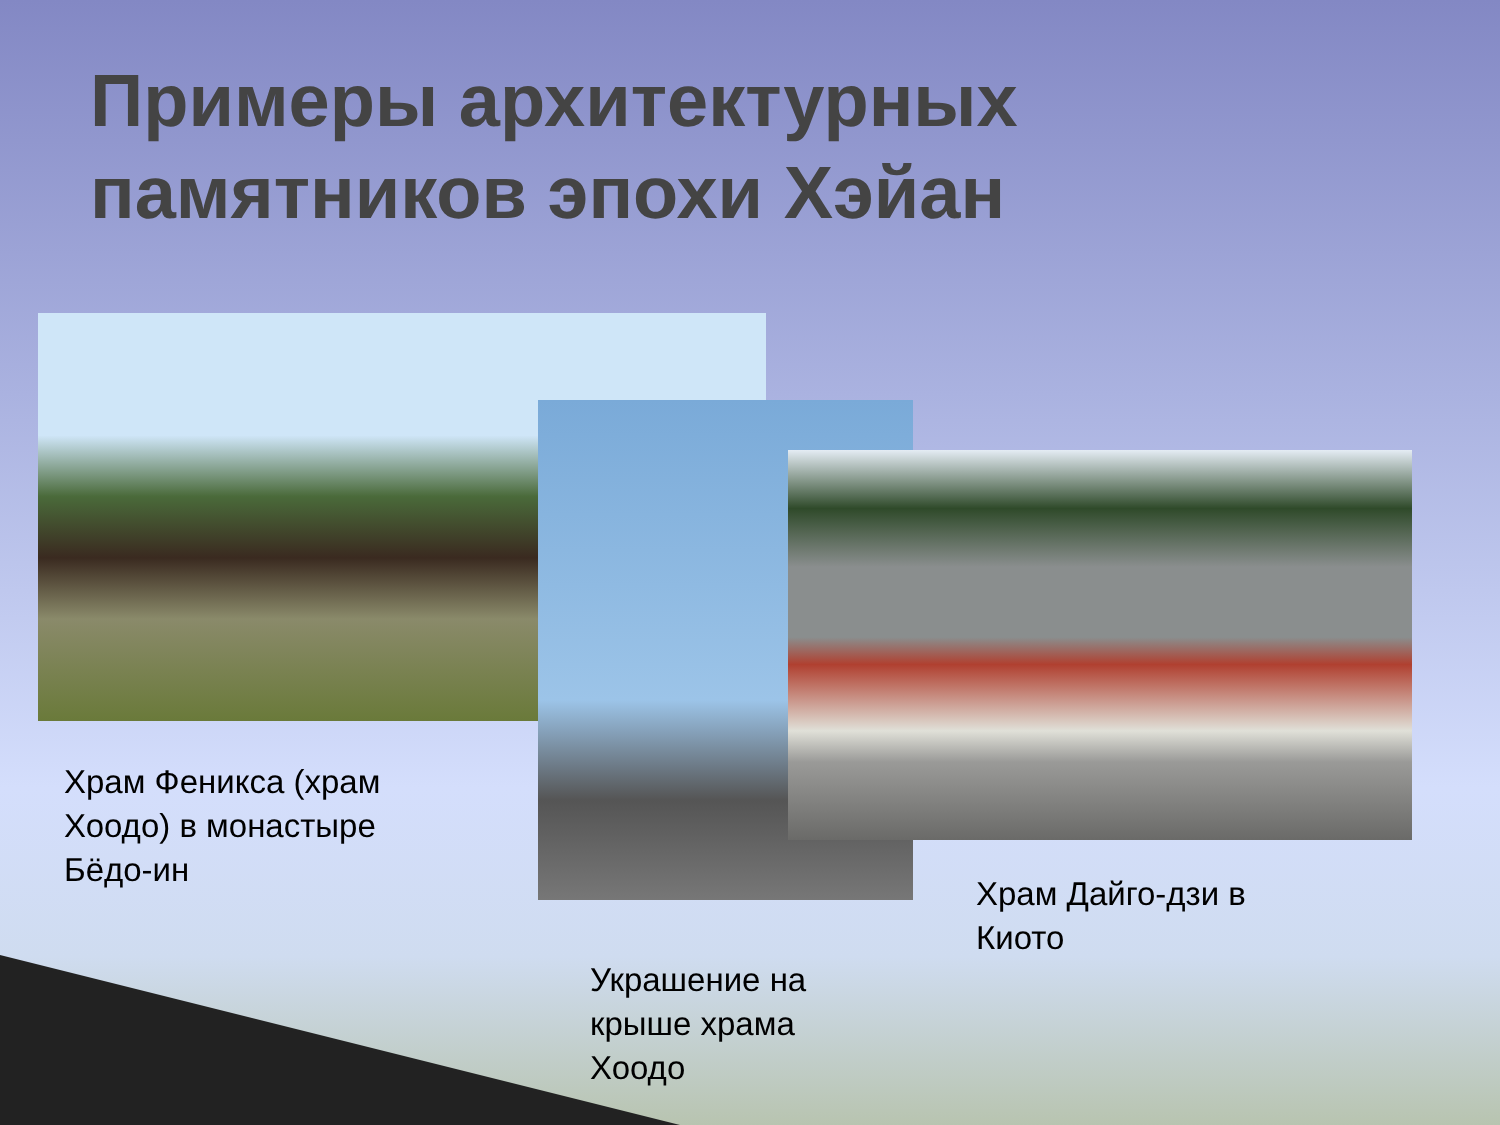Примеры архитектурных памятников эпохи Хэйан
Храм Феникса (храм Хоодо) в монастыре Бёдо-ин
Украшение на крыше храма Хоодо
Храм Дайго-дзи в Киото